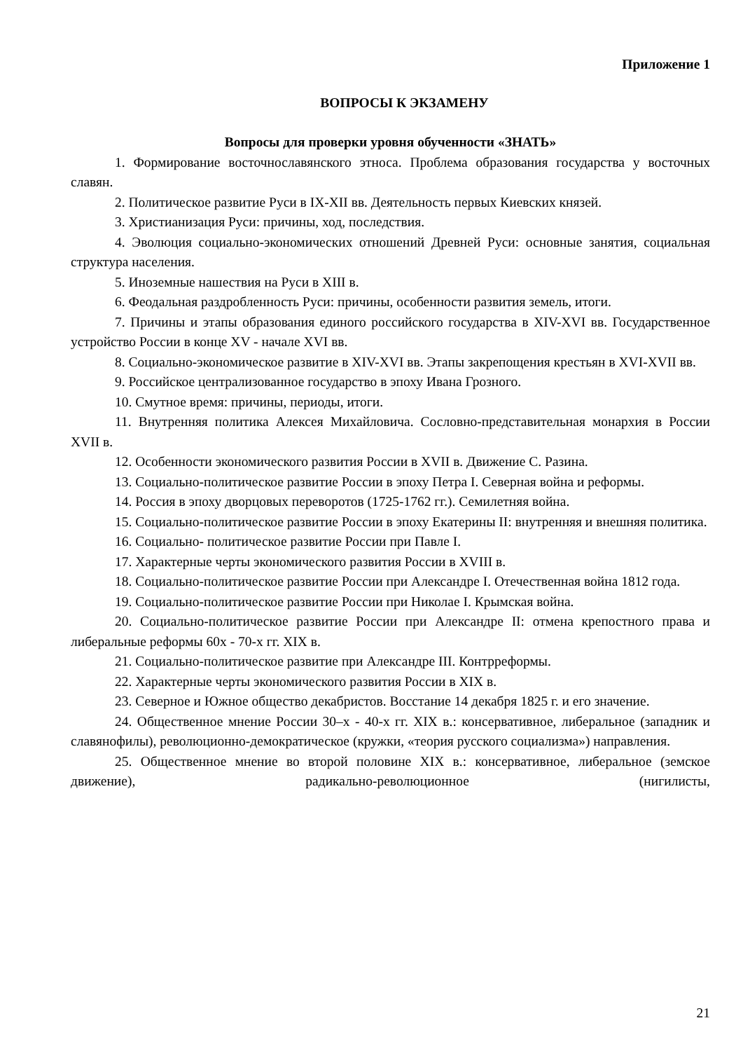Приложение 1
ВОПРОСЫ К ЭКЗАМЕНУ
Вопросы для проверки уровня обученности «ЗНАТЬ»
1. Формирование восточнославянского этноса. Проблема образования государства у восточных славян.
2. Политическое развитие Руси в IX-XII вв. Деятельность первых Киевских князей.
3. Христианизация Руси: причины, ход, последствия.
4. Эволюция социально-экономических отношений Древней Руси: основные занятия, социальная структура населения.
5. Иноземные нашествия на Руси в XIII в.
6. Феодальная раздробленность Руси: причины, особенности развития земель, итоги.
7. Причины и этапы образования единого российского государства в XIV-XVI вв. Государственное устройство России в конце XV - начале XVI вв.
8. Социально-экономическое развитие в XIV-XVI вв. Этапы закрепощения крестьян в XVI-XVII вв.
9. Российское централизованное государство в эпоху Ивана Грозного.
10. Смутное время: причины, периоды, итоги.
11. Внутренняя политика Алексея Михайловича. Сословно-представительная монархия в России XVII в.
12. Особенности экономического развития России в XVII в. Движение С. Разина.
13. Социально-политическое развитие России в эпоху Петра I. Северная война и реформы.
14. Россия в эпоху дворцовых переворотов (1725-1762 гг.). Семилетняя война.
15. Социально-политическое развитие России в эпоху Екатерины II: внутренняя и внешняя политика.
16. Социально- политическое развитие России при Павле I.
17. Характерные черты экономического развития России в XVIII в.
18. Социально-политическое развитие России при Александре I. Отечественная война 1812 года.
19. Социально-политическое развитие России при Николае I. Крымская война.
20. Социально-политическое развитие России при Александре II: отмена крепостного права и либеральные реформы 60х - 70-х гг. XIX в.
21. Социально-политическое развитие при Александре III. Контрреформы.
22. Характерные черты экономического развития России в XIX в.
23. Северное и Южное общество декабристов. Восстание 14 декабря 1825 г. и его значение.
24. Общественное мнение России 30–х - 40-х гг. XIX в.: консервативное, либеральное (западник и славянофилы), революционно-демократическое (кружки, «теория русского социализма») направления.
25. Общественное мнение во второй половине XIX в.: консервативное, либеральное (земское движение), радикально-революционное (нигилисты,
21